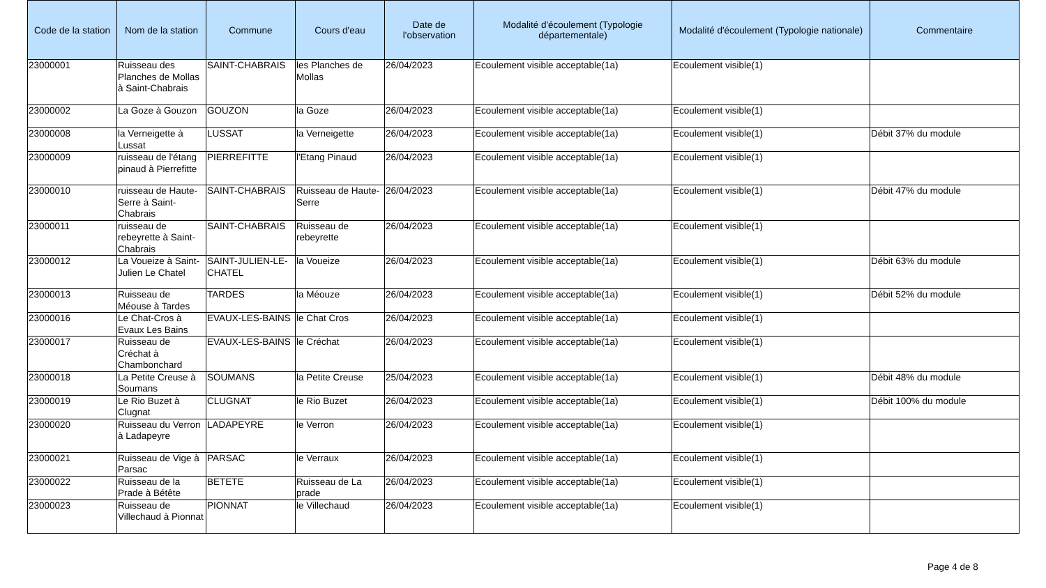| Code de la station | Nom de la station | Commune | Cours d'eau | Date de l'observation | Modalité d'écoulement (Typologie départementale) | Modalité d'écoulement (Typologie nationale) | Commentaire |
| --- | --- | --- | --- | --- | --- | --- | --- |
| 23000001 | Ruisseau des Planches de Mollas à Saint-Chabrais | SAINT-CHABRAIS | les Planches de Mollas | 26/04/2023 | Ecoulement visible acceptable(1a) | Ecoulement visible(1) | |
| 23000002 | La Goze à Gouzon | GOUZON | la Goze | 26/04/2023 | Ecoulement visible acceptable(1a) | Ecoulement visible(1) | |
| 23000008 | la Verneigette à Lussat | LUSSAT | la Verneigette | 26/04/2023 | Ecoulement visible acceptable(1a) | Ecoulement visible(1) | Débit 37% du module |
| 23000009 | ruisseau de l'étang pinaud à Pierrefitte | PIERREFITTE | l'Etang Pinaud | 26/04/2023 | Ecoulement visible acceptable(1a) | Ecoulement visible(1) | |
| 23000010 | ruisseau de Haute-Serre à Saint-Chabrais | SAINT-CHABRAIS | Ruisseau de Haute-Serre | 26/04/2023 | Ecoulement visible acceptable(1a) | Ecoulement visible(1) | Débit 47% du module |
| 23000011 | ruisseau de rebeyrette à Saint-Chabrais | SAINT-CHABRAIS | Ruisseau de rebeyrette | 26/04/2023 | Ecoulement visible acceptable(1a) | Ecoulement visible(1) | |
| 23000012 | La Voueize à Saint-Julien Le Chatel | SAINT-JULIEN-LE-CHATEL | la Voueize | 26/04/2023 | Ecoulement visible acceptable(1a) | Ecoulement visible(1) | Débit 63% du module |
| 23000013 | Ruisseau de Méouse à Tardes | TARDES | la Méouze | 26/04/2023 | Ecoulement visible acceptable(1a) | Ecoulement visible(1) | Débit 52% du module |
| 23000016 | Le Chat-Cros à Evaux Les Bains | EVAUX-LES-BAINS | le Chat Cros | 26/04/2023 | Ecoulement visible acceptable(1a) | Ecoulement visible(1) | |
| 23000017 | Ruisseau de Créchat à Chambonchard | EVAUX-LES-BAINS | le Créchat | 26/04/2023 | Ecoulement visible acceptable(1a) | Ecoulement visible(1) | |
| 23000018 | La Petite Creuse à Soumans | SOUMANS | la Petite Creuse | 25/04/2023 | Ecoulement visible acceptable(1a) | Ecoulement visible(1) | Débit 48% du module |
| 23000019 | Le Rio Buzet à Clugnat | CLUGNAT | le Rio Buzet | 26/04/2023 | Ecoulement visible acceptable(1a) | Ecoulement visible(1) | Débit 100% du module |
| 23000020 | Ruisseau du Verron à Ladapeyre | LADAPEYRE | le Verron | 26/04/2023 | Ecoulement visible acceptable(1a) | Ecoulement visible(1) | |
| 23000021 | Ruisseau de Vige à Parsac | PARSAC | le Verraux | 26/04/2023 | Ecoulement visible acceptable(1a) | Ecoulement visible(1) | |
| 23000022 | Ruisseau de la Prade à Bétête | BETETE | Ruisseau de La prade | 26/04/2023 | Ecoulement visible acceptable(1a) | Ecoulement visible(1) | |
| 23000023 | Ruisseau de Villechaud à Pionnat | PIONNAT | le Villechaud | 26/04/2023 | Ecoulement visible acceptable(1a) | Ecoulement visible(1) | |
Page 4 de 8